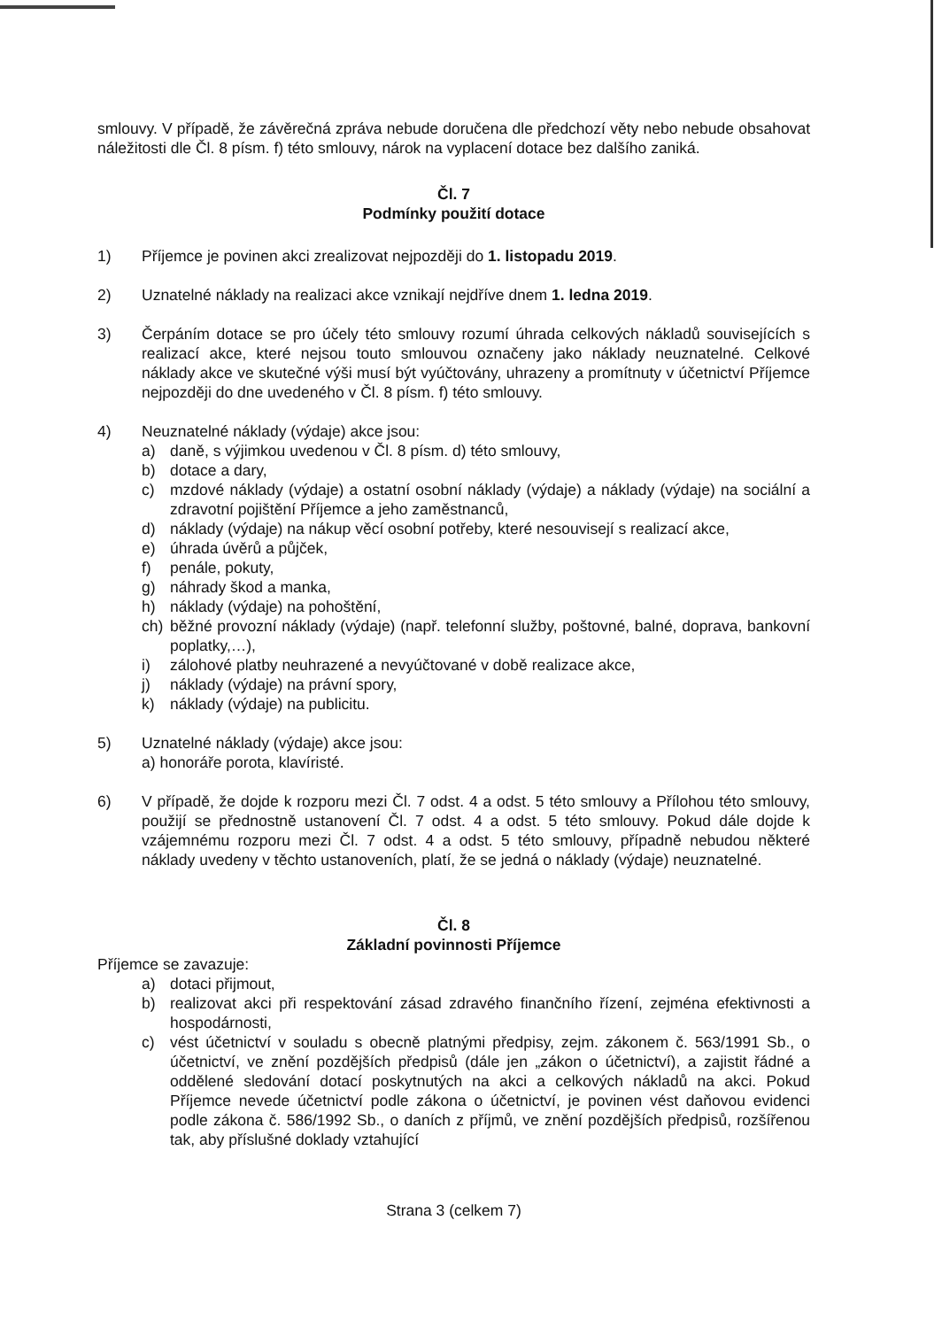smlouvy. V případě, že závěrečná zpráva nebude doručena dle předchozí věty nebo nebude obsahovat náležitosti dle Čl. 8 písm. f) této smlouvy, nárok na vyplacení dotace bez dalšího zaniká.
Čl. 7
Podmínky použití dotace
1) Příjemce je povinen akci zrealizovat nejpozději do 1. listopadu 2019.
2) Uznatelné náklady na realizaci akce vznikají nejdříve dnem 1. ledna 2019.
3) Čerpáním dotace se pro účely této smlouvy rozumí úhrada celkových nákladů souvisejících s realizací akce, které nejsou touto smlouvou označeny jako náklady neuznatelné. Celkové náklady akce ve skutečné výši musí být vyúčtovány, uhrazeny a promítnuty v účetnictví Příjemce nejpozději do dne uvedeného v Čl. 8 písm. f) této smlouvy.
4) Neuznatelné náklady (výdaje) akce jsou:
a) daně, s výjimkou uvedenou v Čl. 8 písm. d) této smlouvy,
b) dotace a dary,
c) mzdové náklady (výdaje) a ostatní osobní náklady (výdaje) a náklady (výdaje) na sociální a zdravotní pojištění Příjemce a jeho zaměstnanců,
d) náklady (výdaje) na nákup věcí osobní potřeby, které nesouvisejí s realizací akce,
e) úhrada úvěrů a půjček,
f) penále, pokuty,
g) náhrady škod a manka,
h) náklady (výdaje) na pohoštění,
ch) běžné provozní náklady (výdaje) (např. telefonní služby, poštovné, balné, doprava, bankovní poplatky,…),
i) zálohové platby neuhrazené a nevyúčtované v době realizace akce,
j) náklady (výdaje) na právní spory,
k) náklady (výdaje) na publicitu.
5) Uznatelné náklady (výdaje) akce jsou:
a) honoráře porota, klavíristé.
6) V případě, že dojde k rozporu mezi Čl. 7 odst. 4 a odst. 5 této smlouvy a Přílohou této smlouvy, použijí se přednostně ustanovení Čl. 7 odst. 4 a odst. 5 této smlouvy. Pokud dále dojde k vzájemnému rozporu mezi Čl. 7 odst. 4 a odst. 5 této smlouvy, případně nebudou některé náklady uvedeny v těchto ustanoveních, platí, že se jedná o náklady (výdaje) neuznatelné.
Čl. 8
Základní povinnosti Příjemce
Příjemce se zavazuje:
a) dotaci přijmout,
b) realizovat akci při respektování zásad zdravého finančního řízení, zejména efektivnosti a hospodárnosti,
c) vést účetnictví v souladu s obecně platnými předpisy, zejm. zákonem č. 563/1991 Sb., o účetnictví, ve znění pozdějších předpisů (dále jen „zákon o účetnictví), a zajistit řádné a oddělené sledování dotací poskytnutých na akci a celkových nákladů na akci. Pokud Příjemce nevede účetnictví podle zákona o účetnictví, je povinen vést daňovou evidenci podle zákona č. 586/1992 Sb., o daních z příjmů, ve znění pozdějších předpisů, rozšířenou tak, aby příslušné doklady vztahující
Strana 3 (celkem 7)